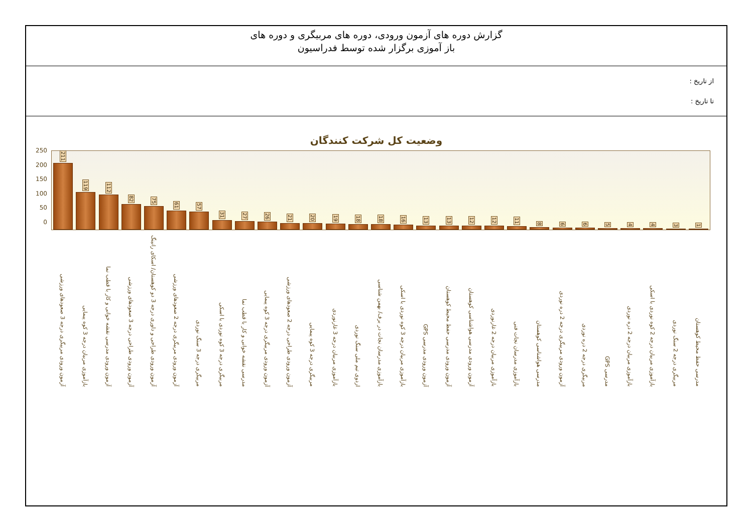گزارش دوره های آزمون ورودی، دوره های مربیگری و دوره های
باز آموزی برگزار شده توسط فدراسیون
از تاریخ :
تا تاریخ :
وضعیت کل شرکت کنندگان
250
200
150
100
50
0
211
119
112
82
75
61
57
31
27
26
21
20
19
18
18
16
13
13
12
12
11
8
6
6
5
4
4
3
1
آزمون ورودی مربیگری درجه 3 صعودهای ورزشی
بازآموزی مربیان درجه 3 کوه پیمایی
آزمون ورودی مدرسی نقشه خوانی و کار با قطب نما
آزمون ورودی طراحی درجه 3 صعودهای ورزشی
آزمون ورودی طراحی و داوری درجه 3 دو کوهستان/ اسکای رانینگ
آزمون ورودی مربیگری درجه 2 صعودهای ورزشی
مربیگری درجه 3 سنگ نوردی
مربیگری درجه 3 کوه نوردی با اسکی
مدرسی نقشه خوانی و کار با قطب نما
آزمون ورودی مربیگری درجه 3 کوه پیمایی
آزمون ورودی طراحی درجه 2 صعودهای ورزشی
مربیگری درجه 3 کوه پیمایی
بازآموزی مربیان درجه 3 غارنوردی
اردوی تیم ملی سنگ نوردی
بازآموزی مدرسان نجات در برف/ بهمن شناسی
بازآموزی مربیان درجه 3 کوه نوردی با اسکی
آزمون ورودی مدرسی GPS
آزمون ورودی مدرسی حفظ محیط کوهستان
آزمون ورودی مدرسی هواشناسی کوهستان
بازآموزی مربیان درجه 2 غارنوردی
بازآموزی مدرسان نجات فنی
مدرسی هواشناسی کوهستان
آزمون ورودی مربیگری درجه 2 دره نوردی
مربیگری درجه 2 دره نوردی
مدرسی GPS
بازآموزی مربیان درجه 2 دره نوردی
بازآموزی مربیان درجه 2 کوه نوردی با اسکی
مربیگری درجه 2 سنگ نوردی
مدرسی حفظ محیط کوهستان